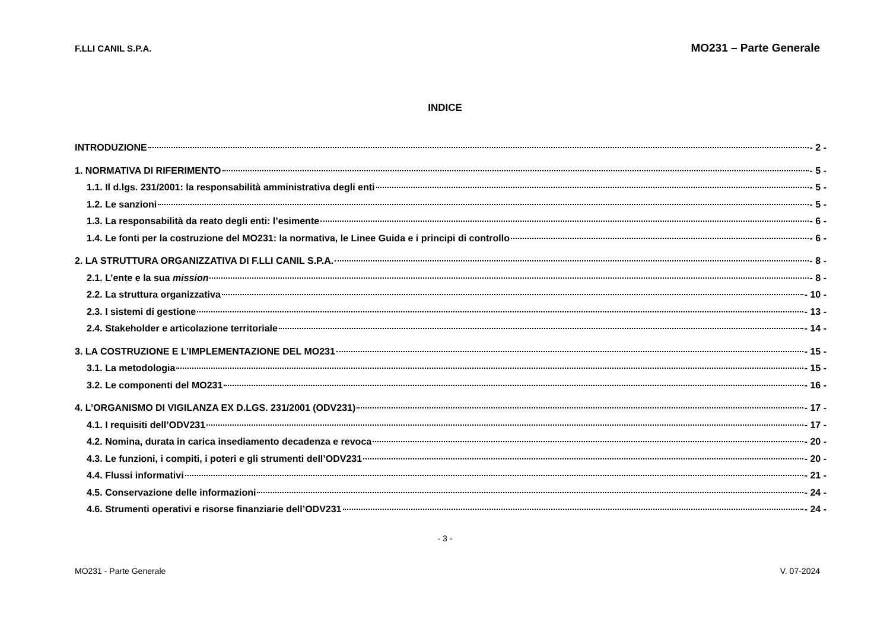F.LLI CANIL S.P.A. MO231 – Parte Generale
INDICE
INTRODUZIONE - 2 -
1. NORMATIVA DI RIFERIMENTO - 5 -
1.1. Il d.lgs. 231/2001: la responsabilità amministrativa degli enti - 5 -
1.2. Le sanzioni - 5 -
1.3. La responsabilità da reato degli enti: l’esimente - 6 -
1.4. Le fonti per la costruzione del MO231: la normativa, le Linee Guida e i principi di controllo - 6 -
2. LA STRUTTURA ORGANIZZATIVA DI F.LLI CANIL S.P.A. - 8 -
2.1. L’ente e la sua mission - 8 -
2.2. La struttura organizzativa - 10 -
2.3. I sistemi di gestione - 13 -
2.4. Stakeholder e articolazione territoriale - 14 -
3. LA COSTRUZIONE E L’IMPLEMENTAZIONE DEL MO231 - 15 -
3.1. La metodologia - 15 -
3.2. Le componenti del MO231 - 16 -
4. L’ORGANISMO DI VIGILANZA EX D.LGS. 231/2001 (ODV231) - 17 -
4.1. I requisiti dell’ODV231 - 17 -
4.2. Nomina, durata in carica insediamento decadenza e revoca - 20 -
4.3. Le funzioni, i compiti, i poteri e gli strumenti dell’ODV231 - 20 -
4.4. Flussi informativi - 21 -
4.5. Conservazione delle informazioni - 24 -
4.6. Strumenti operativi e risorse finanziarie dell’ODV231 - 24 -
- 3 -
MO231 - Parte Generale V. 07-2024